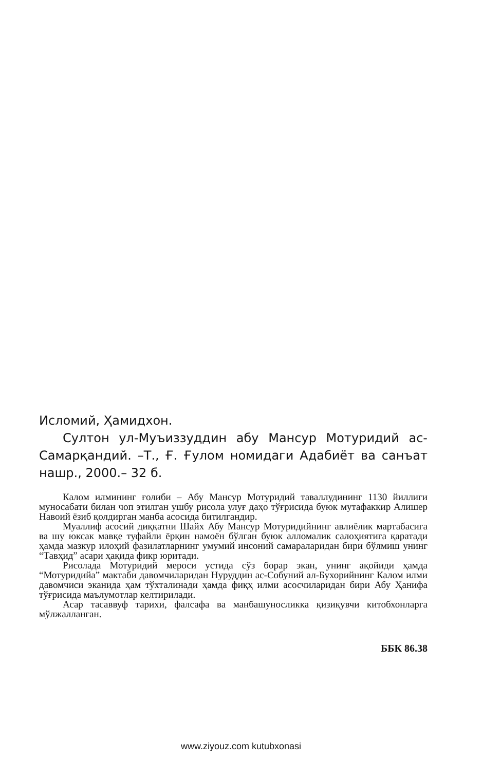Исломий, Ҳамидхон.
Султон ул-Муъиззуддин абу Мансур Мотуридий ас-Самарқандий. –Т., Ғ. Ғулом номидаги Адабиёт ва санъат нашр., 2000.– 32 б.
Калом илмининг ғолиби – Абу Мансур Мотуридий таваллудининг 1130 йиллиги муносабати билан чоп этилган ушбу рисола улуғ даҳо тўғрисида буюк мутафаккир Алишер Навоий ёзиб қолдирган манба асосида битилгандир.
Муаллиф асосий диққатни Шайх Абу Мансур Мотуридийнинг авлиёлик мартабасига ва шу юксак мавқе туфайли ёрқин намоён бўлган буюк алломалик салоҳиятига қаратади ҳамда мазкур илоҳий фазилатларнинг умумий инсоний самараларидан бири бўлмиш унинг “Тавҳид” асари ҳақида фикр юритади.
Рисолада Мотуридий мероси устида сўз борар экан, унинг ақойиди ҳамда “Мотуридийа” мактаби давомчиларидан Нуруддин ас-Собуний ал-Бухорийнинг Калом илми давомчиси эканида ҳам тўхталинади ҳамда фиқҳ илми асосчиларидан бири Абу Ҳанифа тўғрисида маълумотлар келтирилади.
Асар тасаввуф тарихи, фалсафа ва манбашуносликка қизиқувчи китобхонларга мўлжалланган.
ББК 86.38
www.ziyouz.com kutubxonasi